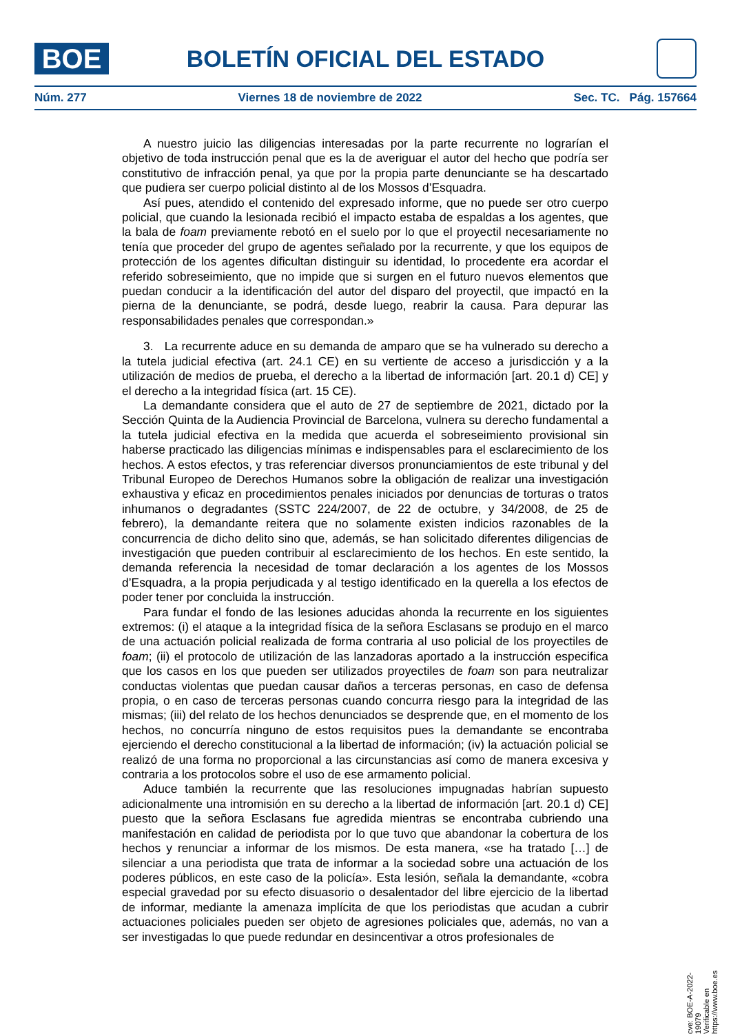BOE
BOLETÍN OFICIAL DEL ESTADO
Núm. 277 Viernes 18 de noviembre de 2022 Sec. TC. Pág. 157664
A nuestro juicio las diligencias interesadas por la parte recurrente no lograrían el objetivo de toda instrucción penal que es la de averiguar el autor del hecho que podría ser constitutivo de infracción penal, ya que por la propia parte denunciante se ha descartado que pudiera ser cuerpo policial distinto al de los Mossos d’Esquadra.
Así pues, atendido el contenido del expresado informe, que no puede ser otro cuerpo policial, que cuando la lesionada recibió el impacto estaba de espaldas a los agentes, que la bala de foam previamente rebotó en el suelo por lo que el proyectil necesariamente no tenía que proceder del grupo de agentes señalado por la recurrente, y que los equipos de protección de los agentes dificultan distinguir su identidad, lo procedente era acordar el referido sobreseimiento, que no impide que si surgen en el futuro nuevos elementos que puedan conducir a la identificación del autor del disparo del proyectil, que impactó en la pierna de la denunciante, se podrá, desde luego, reabrir la causa. Para depurar las responsabilidades penales que correspondan.»
3. La recurrente aduce en su demanda de amparo que se ha vulnerado su derecho a la tutela judicial efectiva (art. 24.1 CE) en su vertiente de acceso a jurisdicción y a la utilización de medios de prueba, el derecho a la libertad de información [art. 20.1 d) CE] y el derecho a la integridad física (art. 15 CE).
La demandante considera que el auto de 27 de septiembre de 2021, dictado por la Sección Quinta de la Audiencia Provincial de Barcelona, vulnera su derecho fundamental a la tutela judicial efectiva en la medida que acuerda el sobreseimiento provisional sin haberse practicado las diligencias mínimas e indispensables para el esclarecimiento de los hechos. A estos efectos, y tras referenciar diversos pronunciamientos de este tribunal y del Tribunal Europeo de Derechos Humanos sobre la obligación de realizar una investigación exhaustiva y eficaz en procedimientos penales iniciados por denuncias de torturas o tratos inhumanos o degradantes (SSTC 224/2007, de 22 de octubre, y 34/2008, de 25 de febrero), la demandante reitera que no solamente existen indicios razonables de la concurrencia de dicho delito sino que, además, se han solicitado diferentes diligencias de investigación que pueden contribuir al esclarecimiento de los hechos. En este sentido, la demanda referencia la necesidad de tomar declaración a los agentes de los Mossos d’Esquadra, a la propia perjudicada y al testigo identificado en la querella a los efectos de poder tener por concluida la instrucción.
Para fundar el fondo de las lesiones aducidas ahonda la recurrente en los siguientes extremos: (i) el ataque a la integridad física de la señora Esclasans se produjo en el marco de una actuación policial realizada de forma contraria al uso policial de los proyectiles de foam; (ii) el protocolo de utilización de las lanzadoras aportado a la instrucción especifica que los casos en los que pueden ser utilizados proyectiles de foam son para neutralizar conductas violentas que puedan causar daños a terceras personas, en caso de defensa propia, o en caso de terceras personas cuando concurra riesgo para la integridad de las mismas; (iii) del relato de los hechos denunciados se desprende que, en el momento de los hechos, no concurría ninguno de estos requisitos pues la demandante se encontraba ejerciendo el derecho constitucional a la libertad de información; (iv) la actuación policial se realizó de una forma no proporcional a las circunstancias así como de manera excesiva y contraria a los protocolos sobre el uso de ese armamento policial.
Aduce también la recurrente que las resoluciones impugnadas habrían supuesto adicionalmente una intromisión en su derecho a la libertad de información [art. 20.1 d) CE] puesto que la señora Esclasans fue agredida mientras se encontraba cubriendo una manifestación en calidad de periodista por lo que tuvo que abandonar la cobertura de los hechos y renunciar a informar de los mismos. De esta manera, «se ha tratado […] de silenciar a una periodista que trata de informar a la sociedad sobre una actuación de los poderes públicos, en este caso de la policía». Esta lesión, señala la demandante, «cobra especial gravedad por su efecto disuasorio o desalentador del libre ejercicio de la libertad de informar, mediante la amenaza implícita de que los periodistas que acudan a cubrir actuaciones policiales pueden ser objeto de agresiones policiales que, además, no van a ser investigadas lo que puede redundar en desincentivar a otros profesionales de
cve: BOE-A-2022-19079
Verificable en https://www.boe.es